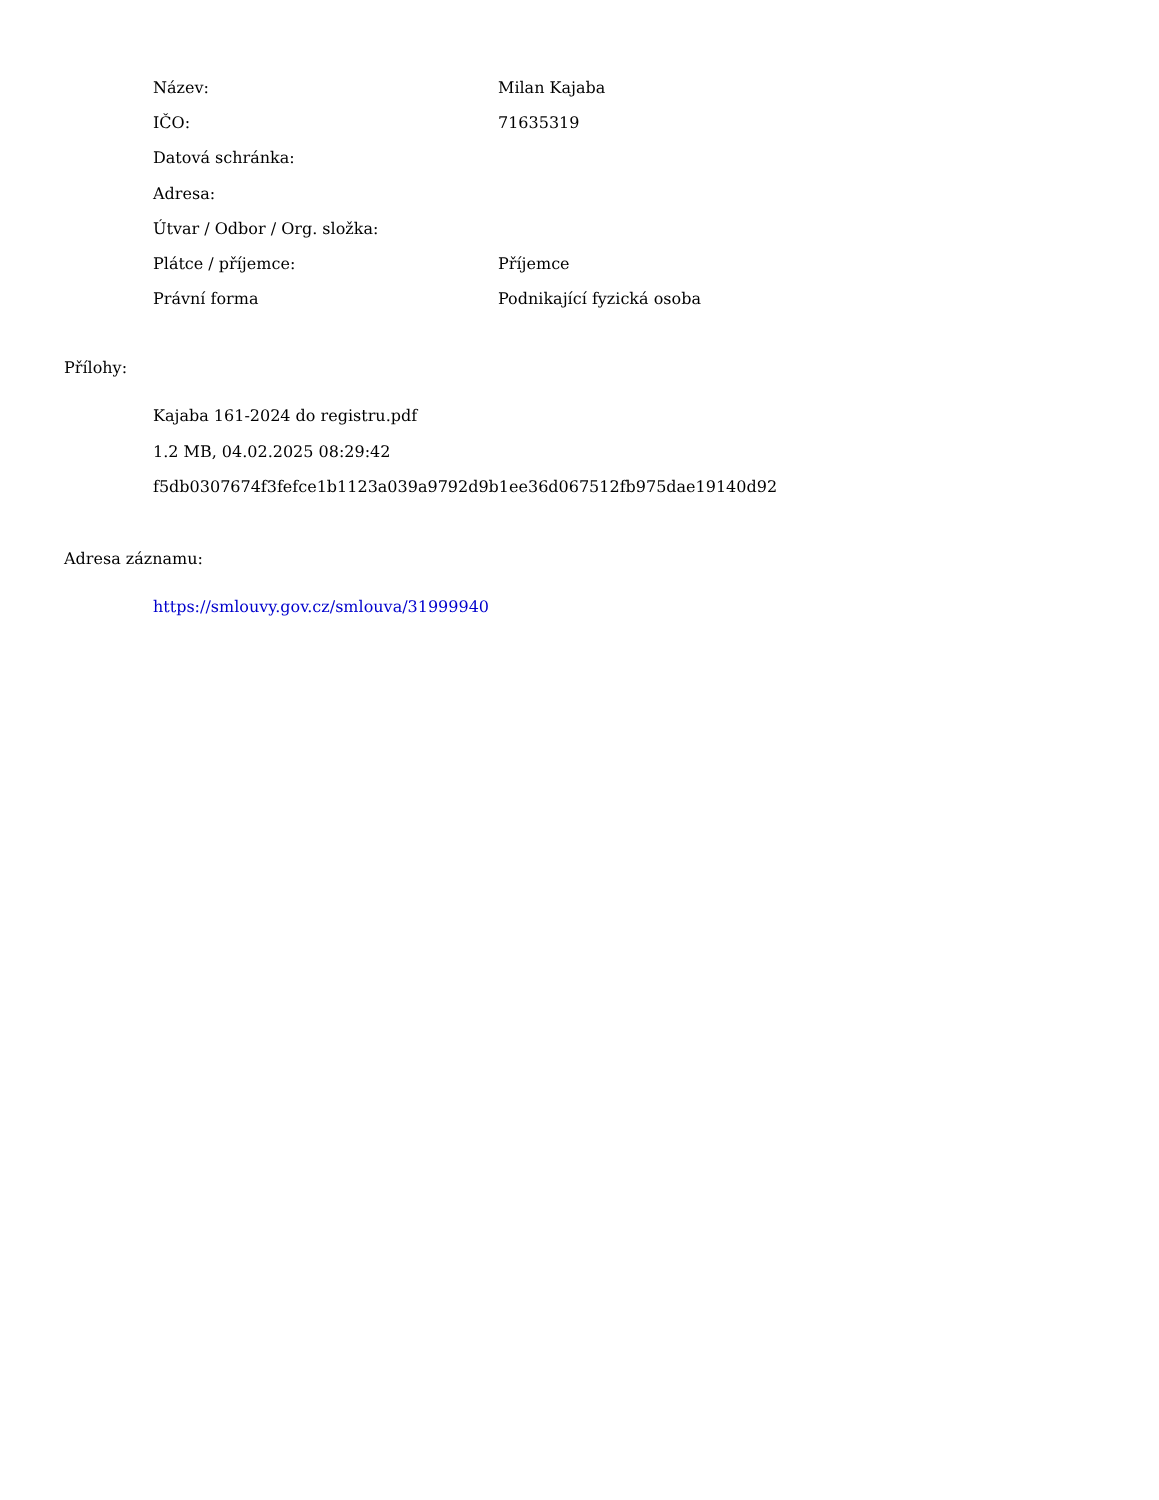| Název: | Milan Kajaba |
| IČO: | 71635319 |
| Datová schránka: | |
| Adresa: | |
| Útvar / Odbor / Org. složka: | |
| Plátce / příjemce: | Příjemce |
| Právní forma | Podnikající fyzická osoba |
Přílohy:
Kajaba 161-2024 do registru.pdf
1.2 MB, 04.02.2025 08:29:42
f5db0307674f3fefce1b1123a039a9792d9b1ee36d067512fb975dae19140d92
Adresa záznamu:
https://smlouvy.gov.cz/smlouva/31999940